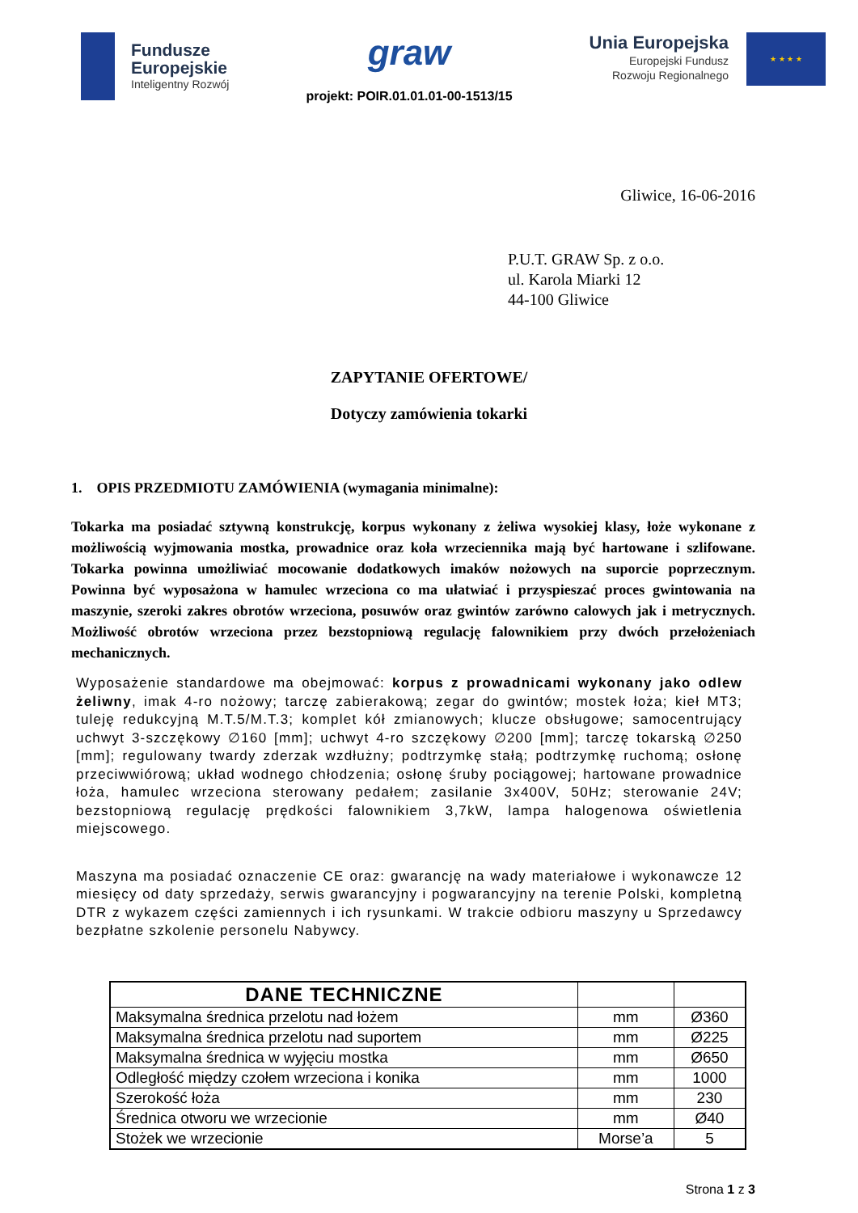Fundusze
Europejskie
Inteligentny Rozwój
graw
projekt: POIR.01.01.01-00-1513/15
Unia Europejska
Europejski Fundusz
Rozwoju Regionalnego
★ ★ ★ ★
Gliwice, 16-06-2016
P.U.T. GRAW Sp. z o.o.
ul. Karola Miarki 12
44-100 Gliwice
ZAPYTANIE OFERTOWE/
Dotyczy zamówienia tokarki
1. OPIS PRZEDMIOTU ZAMÓWIENIA (wymagania minimalne):
Tokarka ma posiadać sztywną konstrukcję, korpus wykonany z żeliwa wysokiej klasy, łoże wykonane z możliwością wyjmowania mostka, prowadnice oraz koła wrzeciennika mają być hartowane i szlifowane. Tokarka powinna umożliwiać mocowanie dodatkowych imaków nożowych na suporcie poprzecznym. Powinna być wyposażona w hamulec wrzeciona co ma ułatwiać i przyspieszać proces gwintowania na maszynie, szeroki zakres obrotów wrzeciona, posuwów oraz gwintów zarówno calowych jak i metrycznych. Możliwość obrotów wrzeciona przez bezstopniową regulację falownikiem przy dwóch przełożeniach mechanicznych.
Wyposażenie standardowe ma obejmować: korpus z prowadnicami wykonany jako odlew żeliwny, imak 4-ro nożowy; tarczę zabierakową; zegar do gwintów; mostek łoża; kieł MT3; tuleję redukcyjną M.T.5/M.T.3; komplet kół zmianowych; klucze obsługowe; samocentrujący uchwyt 3-szczękowy ∅160 [mm]; uchwyt 4-ro szczękowy ∅200 [mm]; tarczę tokarską ∅250 [mm]; regulowany twardy zderzak wzdłużny; podtrzymkę stałą; podtrzymkę ruchomą; osłonę przeciwwiórową; układ wodnego chłodzenia; osłonę śruby pociągowej; hartowane prowadnice łoża, hamulec wrzeciona sterowany pedałem; zasilanie 3x400V, 50Hz; sterowanie 24V; bezstopniową regulację prędkości falownikiem 3,7kW, lampa halogenowa oświetlenia miejscowego.
Maszyna ma posiadać oznaczenie CE oraz: gwarancję na wady materiałowe i wykonawcze 12 miesięcy od daty sprzedaży, serwis gwarancyjny i pogwarancyjny na terenie Polski, kompletną DTR z wykazem części zamiennych i ich rysunkami. W trakcie odbioru maszyny u Sprzedawcy bezpłatne szkolenie personelu Nabywcy.
| DANE TECHNICZNE | | |
| --- | --- | --- |
| Maksymalna średnica przelotu nad łożem | mm | Ø360 |
| Maksymalna średnica przelotu nad suportem | mm | Ø225 |
| Maksymalna średnica w wyjęciu mostka | mm | Ø650 |
| Odległość między czołem wrzeciona i konika | mm | 1000 |
| Szerokość łoża | mm | 230 |
| Średnica otworu we wrzecionie | mm | Ø40 |
| Stożek we wrzecionie | Morse’a | 5 |
Strona 1 z 3